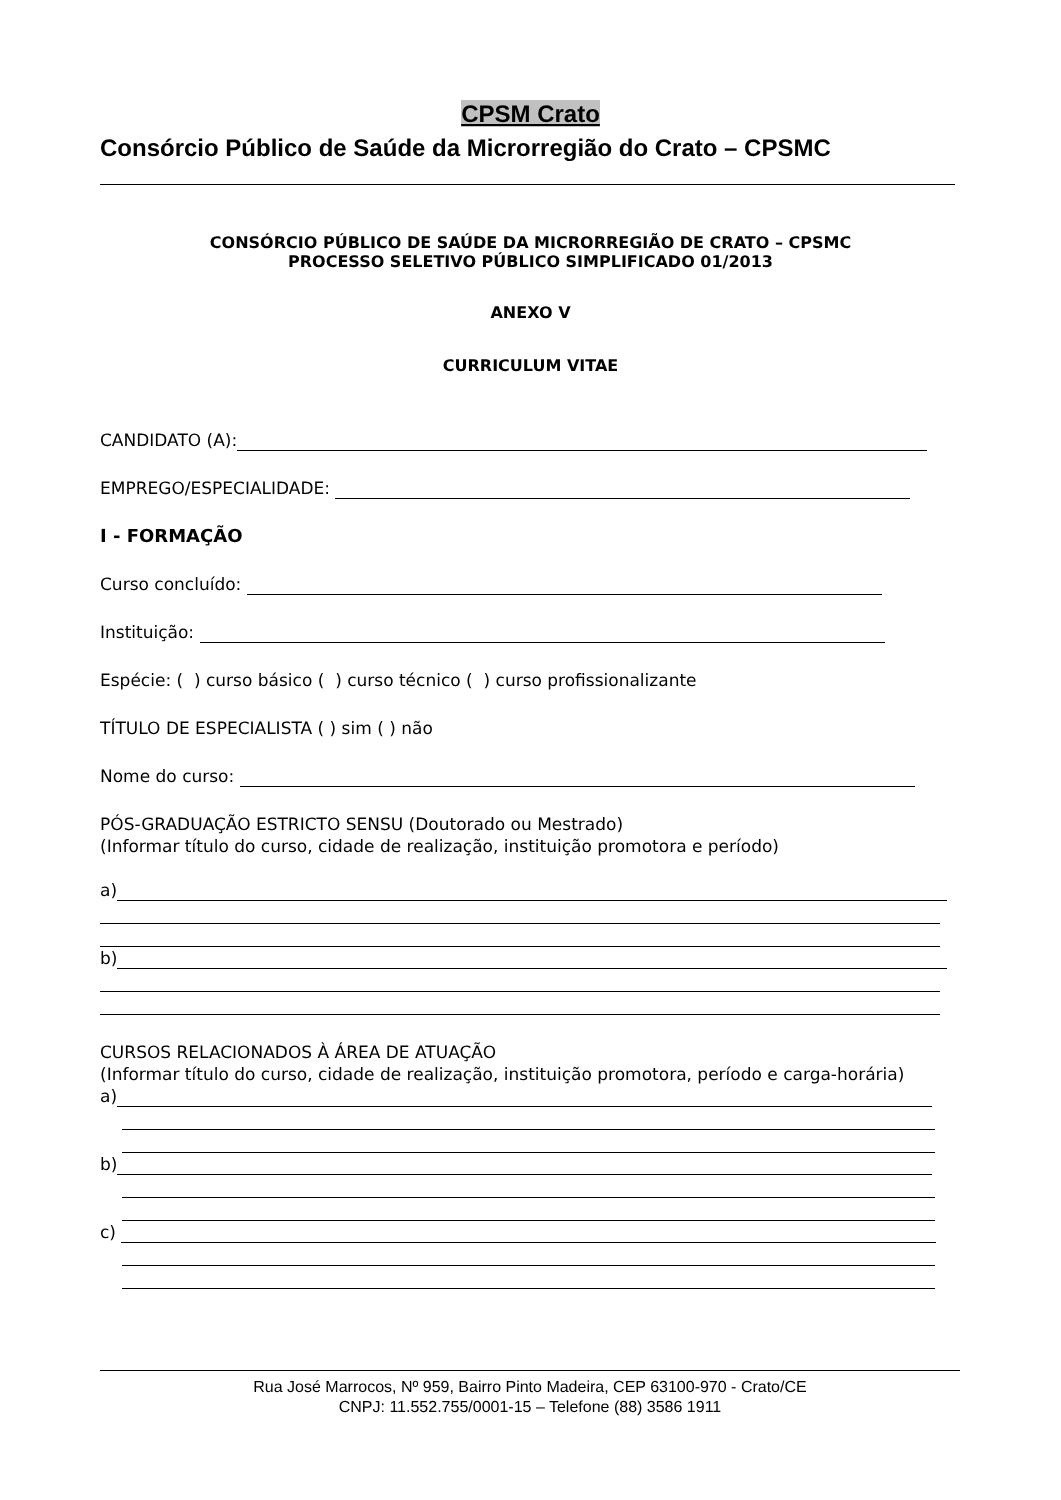CPSM Crato
Consórcio Público de Saúde da Microrregião do Crato – CPSMC
CONSÓRCIO PÚBLICO DE SAÚDE DA MICRORREGIÃO DE CRATO – CPSMC
PROCESSO SELETIVO PÚBLICO SIMPLIFICADO 01/2013
ANEXO V
CURRICULUM VITAE
CANDIDATO (A):
EMPREGO/ESPECIALIDADE:
I - FORMAÇÃO
Curso concluído:
Instituição:
Espécie: ( ) curso básico ( ) curso técnico ( ) curso profissionalizante
TÍTULO DE ESPECIALISTA ( ) sim ( ) não
Nome do curso:
PÓS-GRADUAÇÃO ESTRICTO SENSU (Doutorado ou Mestrado)
(Informar título do curso, cidade de realização, instituição promotora e período)
a)
b)
CURSOS RELACIONADOS À ÁREA DE ATUAÇÃO
(Informar título do curso, cidade de realização, instituição promotora, período e carga-horária)
a)
b)
c)
Rua José Marrocos, Nº 959, Bairro Pinto Madeira, CEP 63100-970 - Crato/CE
CNPJ: 11.552.755/0001-15 – Telefone (88) 3586 1911